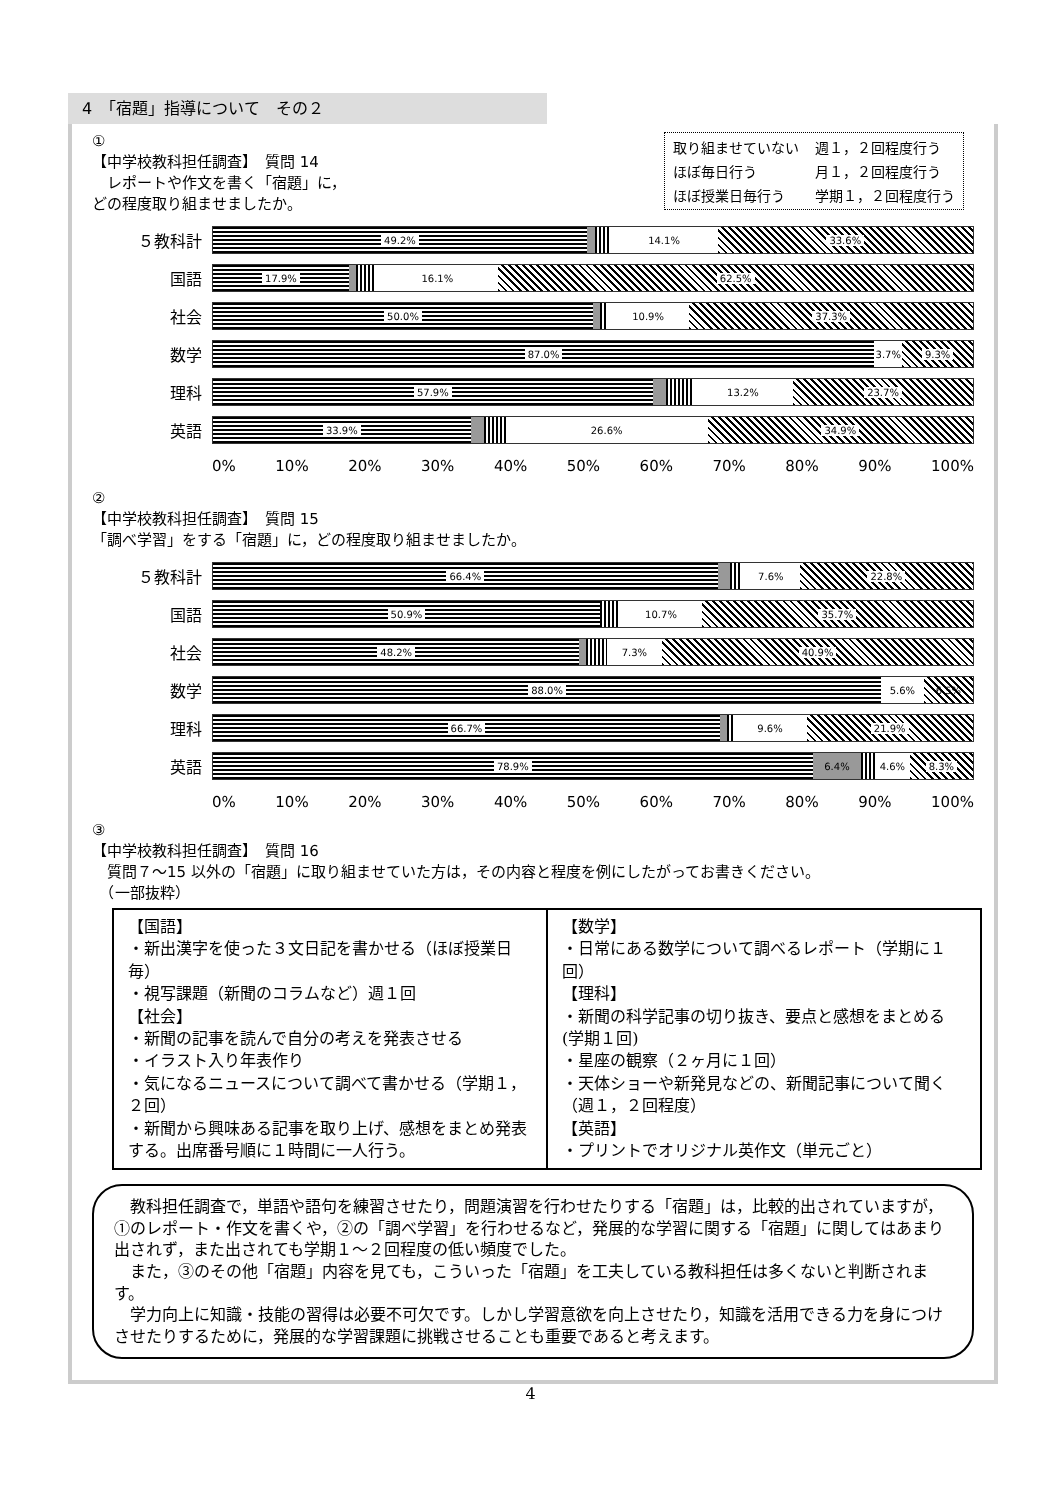4　「宿題」指導について　その２
取り組ませていない 週１，２回程度行う ほぼ毎日行う 月１，２回程度行う ほぼ授業日毎行う 学期１，２回程度行う
①
【中学校教科担任調査】　質問 14
　レポートや作文を書く「宿題」に，
どの程度取り組ませましたか。
５教科計
49.2% 14.1% 33.6%
国語
17.9% 16.1% 62.5%
社会
50.0% 10.9% 37.3%
数学
87.0% 3.7% 9.3%
理科
57.9% 13.2% 23.7%
英語
33.9% 26.6% 34.9%
0% 10% 20% 30% 40% 50% 60% 70% 80% 90% 100%
②
【中学校教科担任調査】　質問 15
「調べ学習」をする「宿題」に，どの程度取り組ませましたか。
５教科計
66.4% 7.6% 22.8%
国語
50.9% 10.7% 35.7%
社会
48.2% 7.3% 40.9%
数学
88.0% 5.6% 6.5%
理科
66.7% 9.6% 21.9%
英語
78.9% 6.4% 4.6% 8.3%
0% 10% 20% 30% 40% 50% 60% 70% 80% 90% 100%
③
【中学校教科担任調査】　質問 16
　質問７～15 以外の「宿題」に取り組ませていた方は，その内容と程度を例にしたがってお書きください。
　（一部抜粋）
| 【国語】 ・新出漢字を使った３文日記を書かせる（ほぼ授業日毎） ・視写課題（新聞のコラムなど）週１回 【社会】 ・新聞の記事を読んで自分の考えを発表させる ・イラスト入り年表作り ・気になるニュースについて調べて書かせる（学期１，２回） ・新聞から興味ある記事を取り上げ、感想をまとめ発表する。出席番号順に１時間に一人行う。 | 【数学】 ・日常にある数学について調べるレポート（学期に１回） 【理科】 ・新聞の科学記事の切り抜き、要点と感想をまとめる(学期１回) ・星座の観察（２ヶ月に１回） ・天体ショーや新発見などの、新聞記事について聞く（週１，２回程度） 【英語】 ・プリントでオリジナル英作文（単元ごと） |
　教科担任調査で，単語や語句を練習させたり，問題演習を行わせたりする「宿題」は，比較的出されていますが，①のレポート・作文を書くや，②の「調べ学習」を行わせるなど，発展的な学習に関する「宿題」に関してはあまり出されず，また出されても学期１～２回程度の低い頻度でした。
　また，③のその他「宿題」内容を見ても，こういった「宿題」を工夫している教科担任は多くないと判断されます。
　学力向上に知識・技能の習得は必要不可欠です。しかし学習意欲を向上させたり，知識を活用できる力を身につけさせたりするために，発展的な学習課題に挑戦させることも重要であると考えます。
4